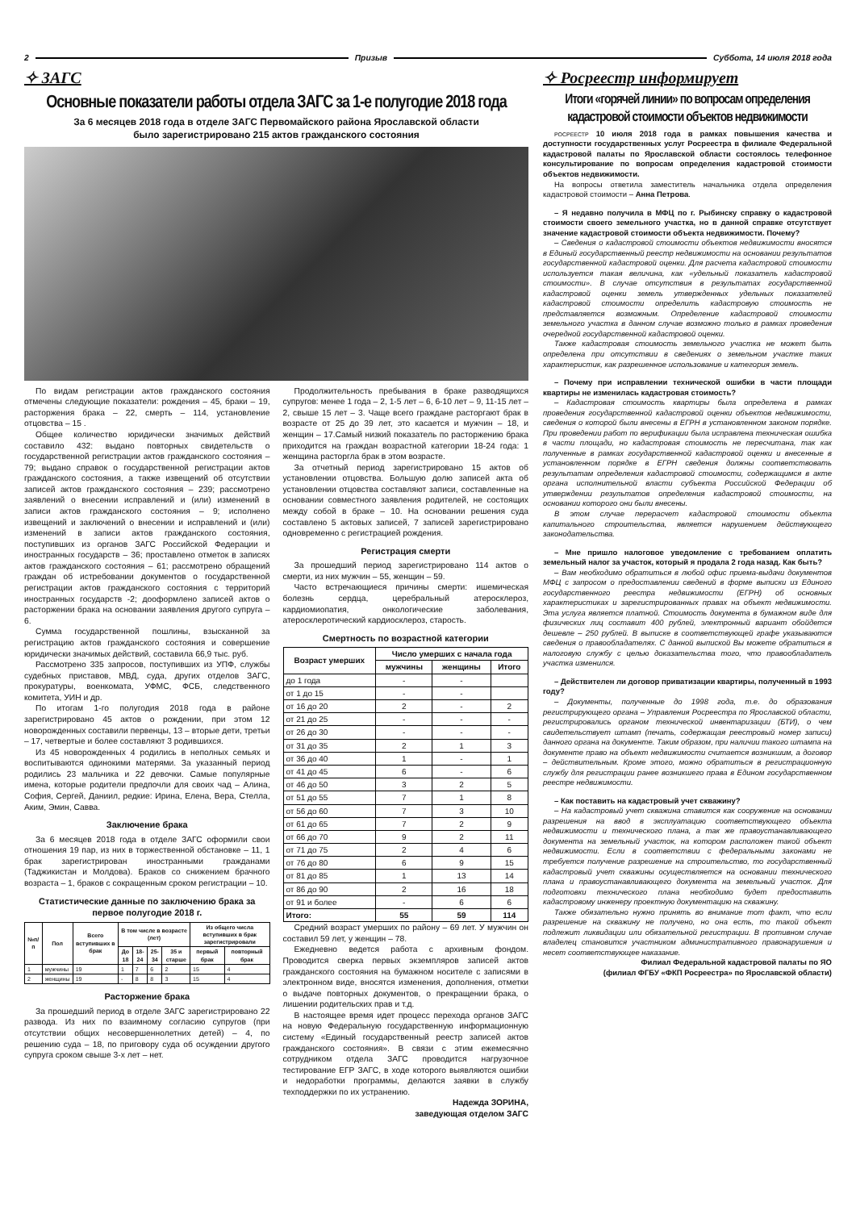2 Призыв Суббота, 14 июля 2018 года
✧ ЗАГС
Основные показатели работы отдела ЗАГС за 1-е полугодие 2018 года
За 6 месяцев 2018 года в отделе ЗАГС Первомайского района Ярославской области
было зарегистрировано 215 актов гражданского состояния
По видам регистрации актов гражданского состояния отмечены следующие показатели: рождения – 45, браки – 19, расторжения брака – 22, смерть – 114, установление отцовства – 15 .
Общее количество юридически значимых действий составило 432: выдано повторных свидетельств о государственной регистрации актов гражданского состояния – 79; выдано справок о государственной регистрации актов гражданского состояния, а также извещений об отсутствии записей актов гражданского состояния – 239; рассмотрено заявлений о внесении исправлений и (или) изменений в записи актов гражданского состояния – 9; исполнено извещений и заключений о внесении и исправлений и (или) изменений в записи актов гражданского состояния, поступивших из органов ЗАГС Российской Федерации и иностранных государств – 36; проставлено отметок в записях актов гражданского состояния – 61; рассмотрено обращений граждан об истребовании документов о государственной регистрации актов гражданского состояния с территорий иностранных государств -2; дооформлено записей актов о расторжении брака на основании заявления другого супруга – 6.
Сумма государственной пошлины, взысканной за регистрацию актов гражданского состояния и совершение юридически значимых действий, составила 66,9 тыс. руб.
Рассмотрено 335 запросов, поступивших из УПФ, службы судебных приставов, МВД, суда, других отделов ЗАГС, прокуратуры, военкомата, УФМС, ФСБ, следственного комитета, УИН и др.
По итогам 1-го полугодия 2018 года в районе зарегистрировано 45 актов о рождении, при этом 12 новорожденных составили первенцы, 13 – вторые дети, третьи – 17, четвертые и более составляют 3 родившихся.
Из 45 новорожденных 4 родились в неполных семьях и воспитываются одинокими матерями. За указанный период родились 23 мальчика и 22 девочки. Самые популярные имена, которые родители предпочли для своих чад – Алина, София, Сергей, Даниил, редкие: Ирина, Елена, Вера, Стелла, Аким, Эмин, Савва.
Заключение брака
За 6 месяцев 2018 года в отделе ЗАГС оформили свои отношения 19 пар, из них в торжественной обстановке – 11, 1 брак зарегистрирован иностранными гражданами (Таджикистан и Молдова). Браков со снижением брачного возраста – 1, браков с сокращенным сроком регистрации – 10.
Статистические данные по заключению брака за первое полугодие 2018 г.
| №п/п | Пол | Всего вступивших в брак | В том числе в возрасте (лет) | | | | Из общего числа вступивших в брак зарегистрировали | |
| --- | --- | --- | --- | --- | --- | --- | --- | --- |
| | | | До 18 | 18-24 | 25-34 | 35 и старше | первый брак | повторный брак |
| 1 | мужчины | 19 | 1 | 7 | 6 | 2 | 15 | 4 |
| 2 | женщины | 19 | - | 8 | 8 | 3 | 15 | 4 |
Расторжение брака
За прошедший период в отделе ЗАГС зарегистрировано 22 развода. Из них по взаимному согласию супругов (при отсутствии общих несовершеннолетних детей) – 4, по решению суда – 18, по приговору суда об осуждении другого супруга сроком свыше 3-х лет – нет.
Продолжительность пребывания в браке разводящихся супругов: менее 1 года – 2, 1-5 лет – 6, 6-10 лет – 9, 11-15 лет – 2, свыше 15 лет – 3. Чаще всего граждане расторгают брак в возрасте от 25 до 39 лет, это касается и мужчин – 18, и женщин – 17.Самый низкий показатель по расторжению брака приходится на граждан возрастной категории 18-24 года: 1 женщина расторгла брак в этом возрасте.
За отчетный период зарегистрировано 15 актов об установлении отцовства. Большую долю записей акта об установлении отцовства составляют записи, составленные на основании совместного заявления родителей, не состоящих между собой в браке – 10. На основании решения суда составлено 5 актовых записей, 7 записей зарегистрировано одновременно с регистрацией рождения.
Регистрация смерти
За прошедший период зарегистрировано 114 актов о смерти, из них мужчин – 55, женщин – 59.
Часто встречающиеся причины смерти: ишемическая болезнь сердца, церебральный атеросклероз, кардиомиопатия, онкологические заболевания, атеросклеротический кардиосклероз, старость.
Смертность по возрастной категории
| Возраст умерших | Число умерших с начала года | | |
| --- | --- | --- | --- |
| | мужчины | женщины | Итого |
| до 1 года | - | - | |
| от 1 до 15 | - | - | |
| от 16 до 20 | 2 | - | 2 |
| от 21 до 25 | - | - | - |
| от 26 до 30 | - | - | - |
| от 31 до 35 | 2 | 1 | 3 |
| от 36 до 40 | 1 | - | 1 |
| от 41 до 45 | 6 | - | 6 |
| от 46 до 50 | 3 | 2 | 5 |
| от 51 до 55 | 7 | 1 | 8 |
| от 56 до 60 | 7 | 3 | 10 |
| от 61 до 65 | 7 | 2 | 9 |
| от 66 до 70 | 9 | 2 | 11 |
| от 71 до 75 | 2 | 4 | 6 |
| от 76 до 80 | 6 | 9 | 15 |
| от 81 до 85 | 1 | 13 | 14 |
| от 86 до 90 | 2 | 16 | 18 |
| от 91 и более | - | 6 | 6 |
| Итого: | 55 | 59 | 114 |
Средний возраст умерших по району – 69 лет. У мужчин он составил 59 лет, у женщин – 78.
Ежедневно ведется работа с архивным фондом. Проводится сверка первых экземпляров записей актов гражданского состояния на бумажном носителе с записями в электронном виде, вносятся изменения, дополнения, отметки о выдаче повторных документов, о прекращении брака, о лишении родительских прав и т.д.
В настоящее время идет процесс перехода органов ЗАГС на новую Федеральную государственную информационную систему «Единый государственный реестр записей актов гражданского состояния». В связи с этим ежемесячно сотрудником отдела ЗАГС проводится нагрузочное тестирование ЕГР ЗАГС, в ходе которого выявляются ошибки и недоработки программы, делаются заявки в службу техподдержки по их устранению.
Надежда ЗОРИНА,
заведующая отделом ЗАГС
✧ Росреестр информирует
Итоги «горячей линии» по вопросам определения кадастровой стоимости объектов недвижимости
РОСРЕЕСТР 10 июля 2018 года в рамках повышения качества и доступности государственных услуг Росреестра в филиале Федеральной кадастровой палаты по Ярославской области состоялось телефонное консультирование по вопросам определения кадастровой стоимости объектов недвижимости.
На вопросы ответила заместитель начальника отдела определения кадастровой стоимости – Анна Петрова.
– Я недавно получила в МФЦ по г. Рыбинску справку о кадастровой стоимости своего земельного участка, но в данной справке отсутствует значение кадастровой стоимости объекта недвижимости. Почему?
– Сведения о кадастровой стоимости объектов недвижимости вносятся в Единый государственный реестр недвижимости на основании результатов государственной кадастровой оценки. Для расчета кадастровой стоимости используется такая величина, как «удельный показатель кадастровой стоимости». В случае отсутствия в результатах государственной кадастровой оценки земель утвержденных удельных показателей кадастровой стоимости определить кадастровую стоимость не представляется возможным. Определение кадастровой стоимости земельного участка в данном случае возможно только в рамках проведения очередной государственной кадастровой оценки.
Также кадастровая стоимость земельного участка не может быть определена при отсутствии в сведениях о земельном участке таких характеристик, как разрешенное использование и категория земель.
– Почему при исправлении технической ошибки в части площади квартиры не изменилась кадастровая стоимость?
– Кадастровая стоимость квартиры была определена в рамках проведения государственной кадастровой оценки объектов недвижимости, сведения о которой были внесены в ЕГРН в установленном законом порядке. При проведении работ по верификации была исправлена техническая ошибка в части площади, но кадастровая стоимость не пересчитана, так как полученные в рамках государственной кадастровой оценки и внесенные в установленном порядке в ЕГРН сведения должны соответствовать результатам определения кадастровой стоимости, содержащимся в акте органа исполнительной власти субъекта Российской Федерации об утверждении результатов определения кадастровой стоимости, на основании которого они были внесены.
В этом случае перерасчет кадастровой стоимости объекта капитального строительства, является нарушением действующего законодательства.
– Мне пришло налоговое уведомление с требованием оплатить земельный налог за участок, который я продала 2 года назад. Как быть?
– Вам необходимо обратиться в любой офис приема-выдачи документов МФЦ с запросом о предоставлении сведений в форме выписки из Единого государственного реестра недвижимости (ЕГРН) об основных характеристиках и зарегистрированных правах на объект недвижимости. Эта услуга является платной. Стоимость документа в бумажном виде для физических лиц составит 400 рублей, электронный вариант обойдется дешевле – 250 рублей. В выписке в соответствующей графе указываются сведения о правообладателях. С данной выпиской Вы можете обратиться в налоговую службу с целью доказательства того, что правообладатель участка изменился.
– Действителен ли договор приватизации квартиры, полученный в 1993 году?
– Документы, полученные до 1998 года, т.е. до образования регистрирующего органа – Управления Росреестра по Ярославской области, регистрировались органом технической инвентаризации (БТИ), о чем свидетельствует штамп (печать, содержащая реестровый номер записи) данного органа на документе. Таким образом, при наличии такого штампа на документе право на объект недвижимости считается возникшим, а договор – действительным. Кроме этого, можно обратиться в регистрационную службу для регистрации ранее возникшего права в Едином государственном реестре недвижимости.
– Как поставить на кадастровый учет скважину?
– На кадастровый учет скважина ставится как сооружение на основании разрешения на ввод в эксплуатацию соответствующего объекта недвижимости и технического плана, а так же правоустанавливающего документа на земельный участок, на котором расположен такой объект недвижимости. Если в соответствии с федеральными законами не требуется получение разрешение на строительство, то государственный кадастровый учет скважины осуществляется на основании технического плана и правоустанавливающего документа на земельный участок. Для подготовки технического плана необходимо будет предоставить кадастровому инженеру проектную документацию на скважину.
Также обязательно нужно принять во внимание тот факт, что если разрешение на скважину не получено, но она есть, то такой объект подлежит ликвидации или обязательной регистрации. В противном случае владелец становится участником административного правонарушения и несет соответствующее наказание.
Филиал Федеральной кадастровой палаты по ЯО
(филиал ФГБУ «ФКП Росреестра» по Ярославской области)